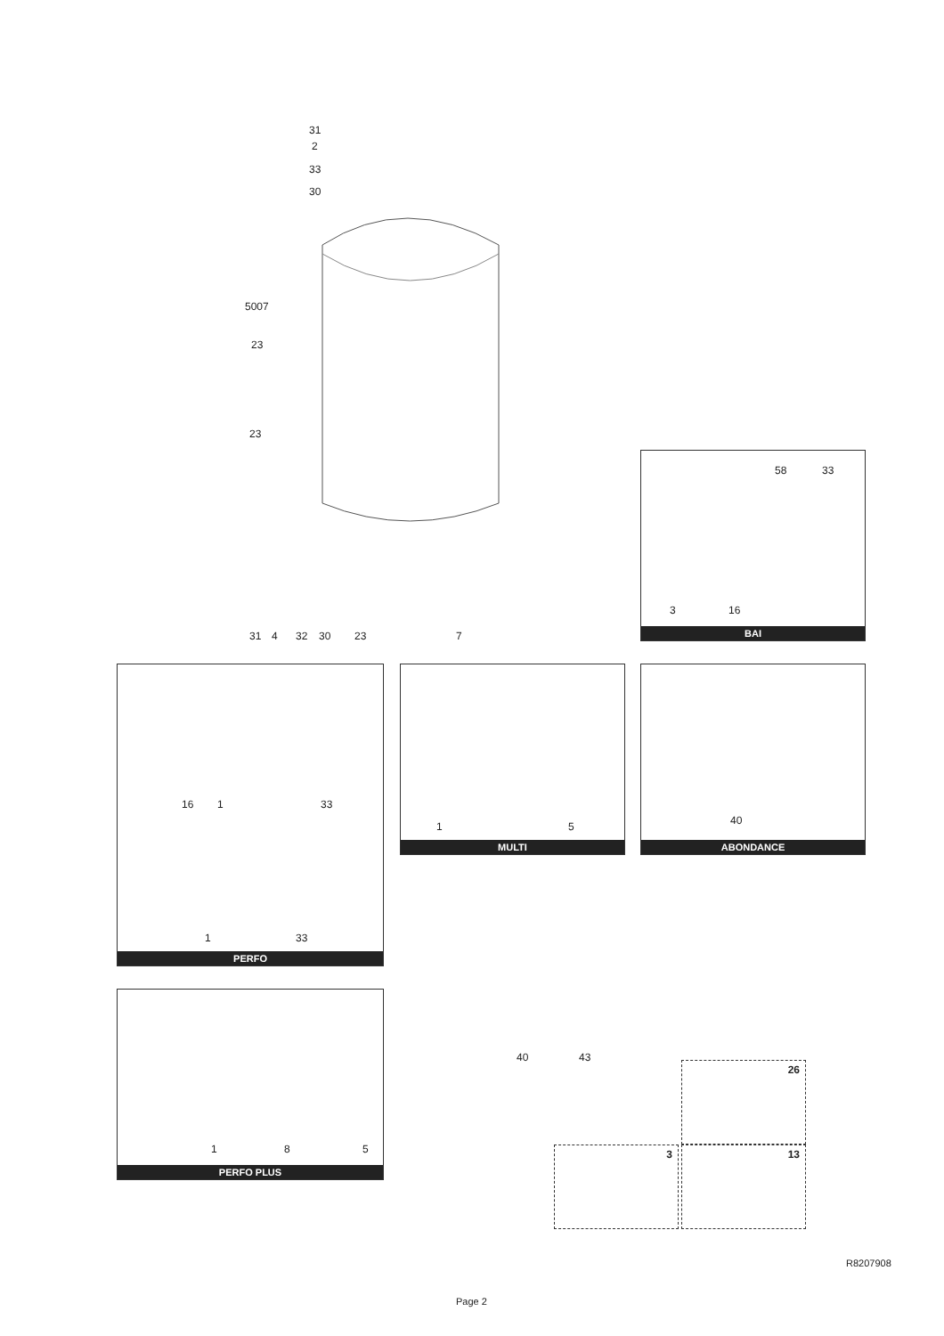31
2
33
30
5007
23
23
31 4 32 30 23 7
58 33
3 16
BAI
16 1 33
1 33
PERFO
1 5
MULTI
40
ABONDANCE
1 8 5
PERFO PLUS
40 43
26
3 13
R8207908
Page 2